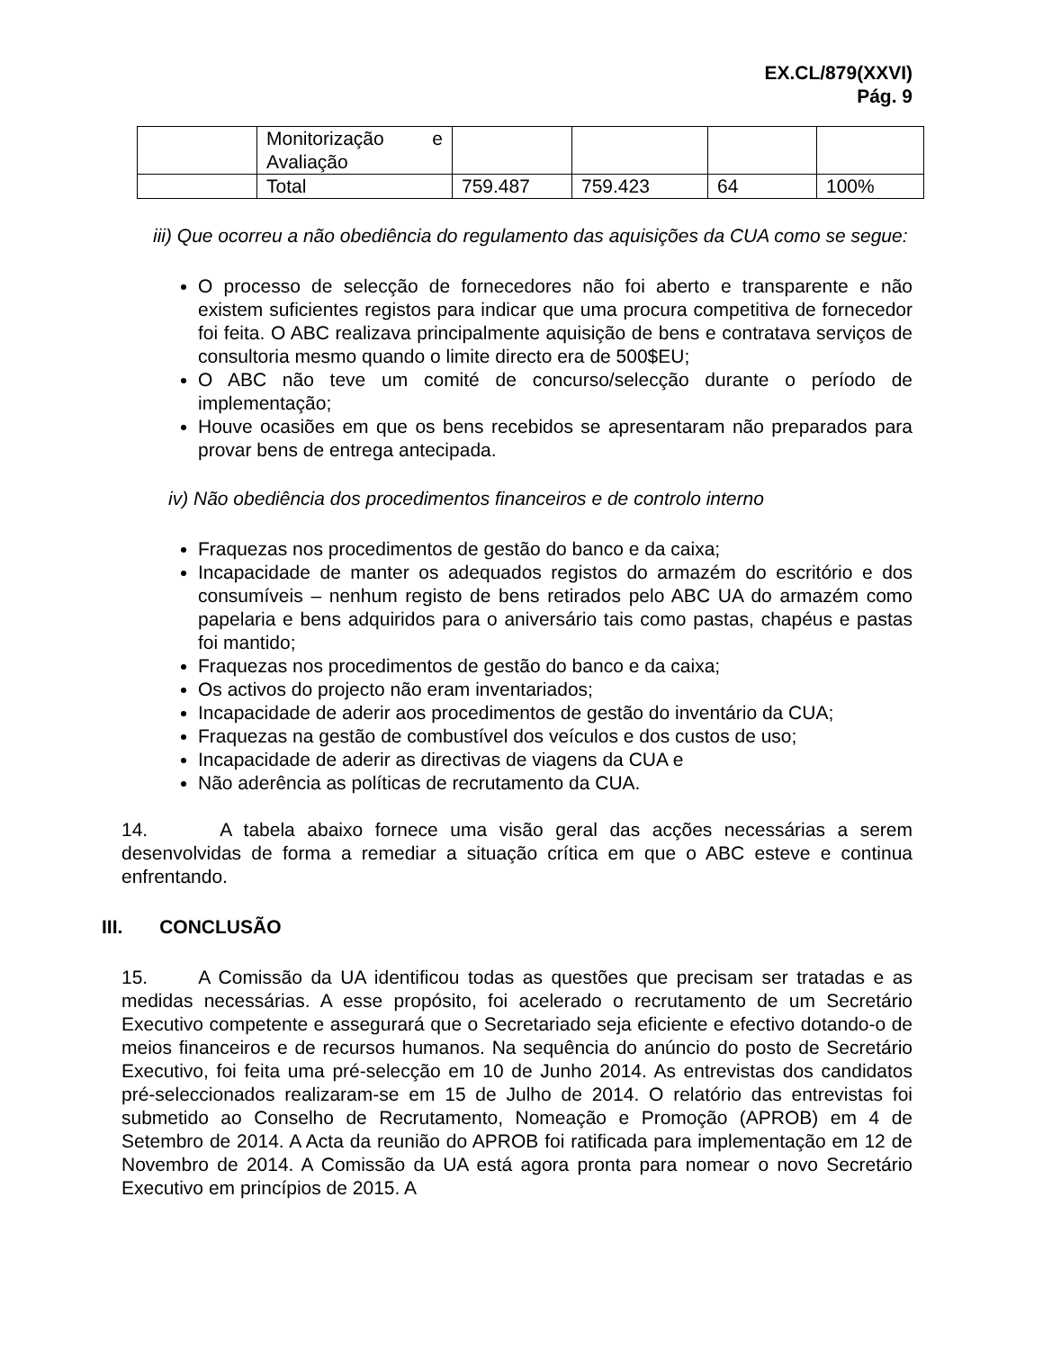EX.CL/879(XXVI)
Pág. 9
| | Monitorização e Avaliação | | | | |
| | Total | 759.487 | 759.423 | 64 | 100% |
iii) Que ocorreu a não obediência do regulamento das aquisições da CUA como se segue:
O processo de selecção de fornecedores não foi aberto e transparente e não existem suficientes registos para indicar que uma procura competitiva de fornecedor foi feita. O ABC realizava principalmente aquisição de bens e contratava serviços de consultoria mesmo quando o limite directo era de 500$EU;
O ABC não teve um comité de concurso/selecção durante o período de implementação;
Houve ocasiões em que os bens recebidos se apresentaram não preparados para provar bens de entrega antecipada.
iv) Não obediência dos procedimentos financeiros e de controlo interno
Fraquezas nos procedimentos de gestão do banco e da caixa;
Incapacidade de manter os adequados registos do armazém do escritório e dos consumíveis – nenhum registo de bens retirados pelo ABC UA do armazém como papelaria e bens adquiridos para o aniversário tais como pastas, chapéus e pastas foi mantido;
Fraquezas nos procedimentos de gestão do banco e da caixa;
Os activos do projecto não eram inventariados;
Incapacidade de aderir aos procedimentos de gestão do inventário da CUA;
Fraquezas na gestão de combustível dos veículos e dos custos de uso;
Incapacidade de aderir as directivas de viagens da CUA e
Não aderência as políticas de recrutamento da CUA.
14. A tabela abaixo fornece uma visão geral das acções necessárias a serem desenvolvidas de forma a remediar a situação crítica em que o ABC esteve e continua enfrentando.
III. CONCLUSÃO
15. A Comissão da UA identificou todas as questões que precisam ser tratadas e as medidas necessárias. A esse propósito, foi acelerado o recrutamento de um Secretário Executivo competente e assegurará que o Secretariado seja eficiente e efectivo dotando-o de meios financeiros e de recursos humanos. Na sequência do anúncio do posto de Secretário Executivo, foi feita uma pré-selecção em 10 de Junho 2014. As entrevistas dos candidatos pré-seleccionados realizaram-se em 15 de Julho de 2014. O relatório das entrevistas foi submetido ao Conselho de Recrutamento, Nomeação e Promoção (APROB) em 4 de Setembro de 2014. A Acta da reunião do APROB foi ratificada para implementação em 12 de Novembro de 2014. A Comissão da UA está agora pronta para nomear o novo Secretário Executivo em princípios de 2015. A